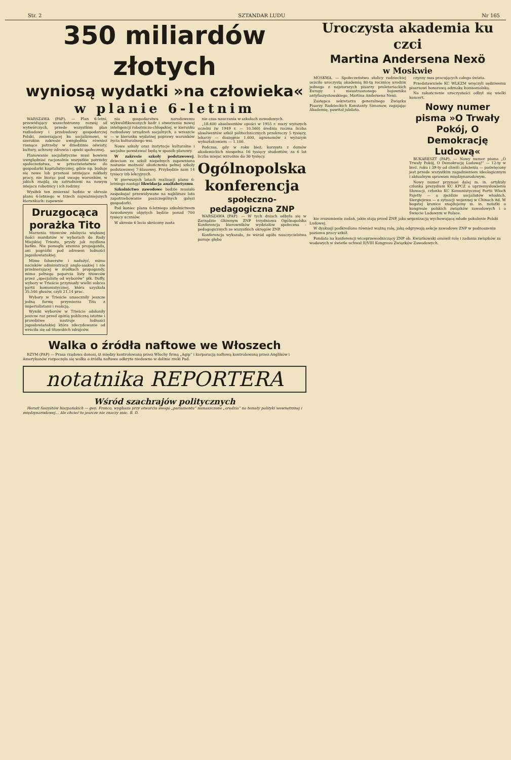Str. 2 SZTANDAR LUDU Nr 165
350 miliardów złotych
wyniosą wydatki »na człowieka«
w planie 6-letnim
WARSZAWA (PAP). — Plan 6-letni, przewidujący wszechstronny rozwój sił wytwórczych, przede wszystkim plan rozbudowy i przebudowy gospodarczej Polski, zmierzającej ku socjalizmowi, w szerokim zakresie uwzględnia również rosnące potrzeby w dziedzinie oświaty, kultury, ochrony zdrowia i opieki społecznej.
Planowanie socjalistyczne musi bowiem uwzględniać racjonalnie wszystkie potrzeby społeczeństwa, w przeciwieństwie do gospodarki kapitalistycznej, gdzie np. buduje się nowe lub przenosi istniejące zakłady pracy, nie biorąc pod uwagę warunków, w jakich znajdą się zatrudnieni na nowym miejscu robotnicy i ich rodziny.
Wysiłek ten zmierzać będzie w okresie planu 6-letniego w trzech najważniejszych kierunkach: zapewnie
Druzgocąca porażka Tito
Marzenia titowców zdobycia większej ilości mandatów w wyborach do Rady Miejskiej Triestu, prysły jak mydlana bańka. Nie pomogła szumna propaganda, ani pogróżki pod adresem ludności jugosłowiańskiej.
Mimo fałszerstw i nadużyć, mimo nacisków administracji anglo-saskiej i nie przebierającej w środkach propagandy, mimo pełnego poparcia listy titowców przez „specjalistę od wyborów” płk. Duffy, wybory w Trieście przyniosły wielki sukces partii komunistycznej, która uzyskała 35.546 głosów, czyli 21,14 proc.
Wybory w Trieście unaoczniły jeszcze jedną formę przymierza Tita z imperialistami i reakcją.
Wyniki wyborów w Trieście odsłoniły jeszcze raz przed opinią publiczną istotne i prawdziwe nastroje ludności jugosłowiańskiej która zdecydowanie od wróciła się od titowskich zdrajców.
nia gospodarstwu narodowemu wykwalifikowanych kadr i stworzenia nowej inteligencji robotniczo-chłopskiej, w kierunku rozbudowy urządzeń socjalnych, a wreszcie — w kierunku wydatnej poprawy warunków życia kulturalnego wsi.
Nowe szkoły oraz instytucje kulturalne i socjalne powstawać będą w sposób planowy.
W zakresie szkoły podstawowej, dzieciom ze szkół niepełnych zapewniona zostanie możność ukończenia pełnej szkoły podstawowej 7-klasowej. Przybędzie nam 14 tysięcy izb lekcyjnych.
W pierwszych latach realizacji planu 6-letniego nastąpi likwidacja analfabetyzmu.
Szkolnictwo zawodowe będzie musiało zaspakajać przewidywane na najbliższe lata zapotrzebowanie poszczególnych gałęzi gospodarki.
Pod koniec planu 6-letniego szkolnictwem zawodowym objętych będzie ponad 700 tysięcy uczniów.
W okresie 6 lecia skrócony zosta
nie czas nauczania w szkołach zawodowych.
„18.400 absolwentów opuści w 1955 r. mury wyższych uczelni (w 1949 r. — 10.560) średnia roczna liczba absolwentów szkół politechnicznych przekroczy 5 tysięcy, lekarzy — dosięgnie 1.600, agronomów z wyższym wykształceniem — 1.100.
Podczas, gdy w roku bież. korzysta z domów akademickich niespełna 16 tysięcy studentów, za 6 lat liczba miejsc wzrośnie do 30 tysięcy.
Ogólnopolska konferencja
społeczno-pedagogiczna ZNP
WARSZAWA (PAP). — W tych dniach odbyła się w Zarządzie Głównym ZNP trzydniowa Ogólnopolska Konferencja kierowników wydziałów społeczno - pedagogicznych ze wszystkich okręgów ZNP.
Konferencja wykazała, że wśród ogółu nauczycielstwa panuje głębo
Walka o źródła naftowe we Włoszech
RZYM (PAP) — Prasa rządowa donosi, iż między kontrolowaną przez Włochy firmą „Agip” i korporacją naftową kontrolowaną przez Anglików i Amerykanów rozpoczęła się walka o źródła naftowe odkryte niedawno w dolinie rzeki Pad.
notatnika REPORTERA
Wśród szachrajów politycznych
Herszt faszystów hiszpańskich — gen. Franco, wygłasza przy otwarciu swego „parlamentu” namaszczone „orędzia” na tematy polityki wewnętrznej i międzynarodowej... Ale chcieć to jeszcze nie znaczy móc. B. D.
Uroczysta akademia ku czci
Martina Andersena Nexö
w Moskwie
MOSKWA. — Społeczeństwo stolicy radzieckiej uczciło uroczystą akademią 80-tą rocznicę urodzin jednego z najstarszych pisarzy proletariackich Europy i nieustraszonego bojownika antyfaszystowskiego, Martina Andersena Nexö.
Zastępca sekretarza generalnego Związku Pisarzy Radzieckich Konstanty Simonow, zagajając Akademię, powitał jubilata.
czyzny mas pracujących całego świata.
Przedstawiciele KC WLKZM wręczyli sędziwemu pisarzowi honorową odznakę komsomolską.
Na zakończenie uroczystości odbył się wielki koncert.
Nowy numer pisma »O Trwały Pokój, O Demokrację Ludową«
BUKARESZT (PAP). — Nowy numer pisma „O Trwały Pokój, O Demokrację Ludową!” — 12-ty w bież. roku i 39-ty od chwili założenia — poświęcony jest przede wszystkim zagadnieniom ideologicznym i aktualnym sprawom międzynarodowym.
Nowy numer przynosi dalej m. in. artykuły członka prezydium KC KPCZ o uprzemysłowieniu Słowacji, członka KC Komunistycznej Partii Włoch Pajetty — o zjeździe socjalistów włoskich, Siergiejewa — o sytuacji wojennej w Chinach itd. W bogatej kronice znajdujemy m. in. notatki o kongresie polskich związków zawodowych i o Święcie Ludowym w Polsce.
kie zrozumienie zadań, jakie stoją przed ZNP, jako organizacją wychowującą młode pokolenie Polski Ludowej.
W dyskusji podkreślono również ważną rolę, jaką odgrywają sekcje zawodowe ZNP w podnoszeniu poziomu pracy szkół.
Pondato na konferencji wiceprzewodniczący ZNP ob. Kwiatkowski omówił rolę i zadania związków za wodowych w świetle uchwał II/VIII Kongresu Związków Zawodowych.